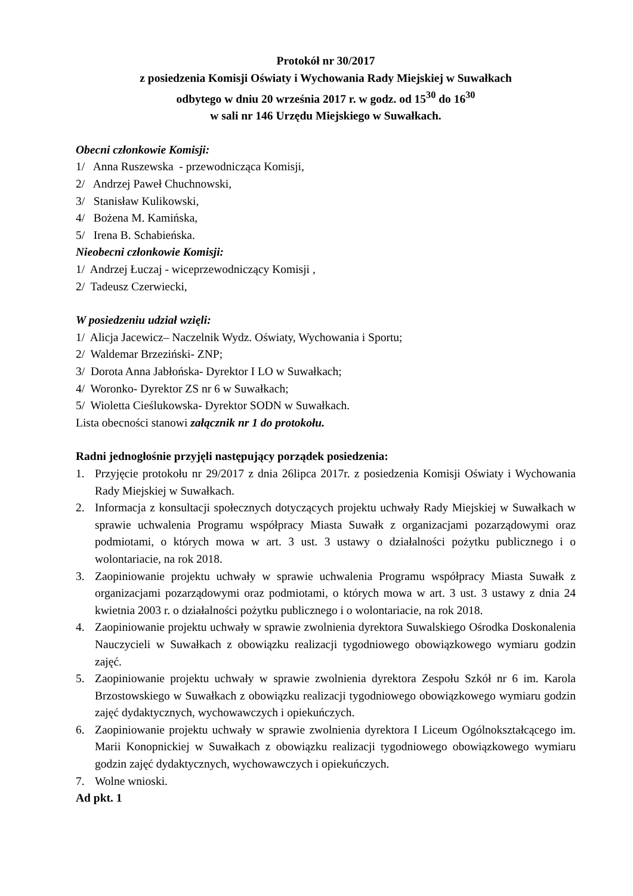Protokół nr 30/2017
z posiedzenia Komisji Oświaty i Wychowania Rady Miejskiej w Suwałkach
odbytego w dniu 20 września 2017 r. w godz. od 15<sup>30</sup> do 16<sup>30</sup>
w sali nr 146 Urzędu Miejskiego w Suwałkach.
Obecni członkowie Komisji:
1/ Anna Ruszewska - przewodnicząca Komisji,
2/ Andrzej Paweł Chuchnowski,
3/ Stanisław Kulikowski,
4/ Bożena M. Kamińska,
5/ Irena B. Schabieńska.
Nieobecni członkowie Komisji:
1/ Andrzej Łuczaj - wiceprzewodniczący Komisji ,
2/ Tadeusz Czerwiecki,
W posiedzeniu udział wzięli:
1/ Alicja Jacewicz– Naczelnik Wydz. Oświaty, Wychowania i Sportu;
2/ Waldemar Brzeziński- ZNP;
3/ Dorota Anna Jabłońska- Dyrektor I LO w Suwałkach;
4/ Woronko- Dyrektor ZS nr 6 w Suwałkach;
5/ Wioletta Cieślukowska- Dyrektor SODN w Suwałkach.
Lista obecności stanowi załącznik nr 1 do protokołu.
Radni jednogłośnie przyjęli następujący porządek posiedzenia:
1. Przyjęcie protokołu nr 29/2017 z dnia 26lipca 2017r. z posiedzenia Komisji Oświaty i Wychowania Rady Miejskiej w Suwałkach.
2. Informacja z konsultacji społecznych dotyczących projektu uchwały Rady Miejskiej w Suwałkach w sprawie uchwalenia Programu współpracy Miasta Suwałk z organizacjami pozarządowymi oraz podmiotami, o których mowa w art. 3 ust. 3 ustawy o działalności pożytku publicznego i o wolontariacie, na rok 2018.
3. Zaopiniowanie projektu uchwały w sprawie uchwalenia Programu współpracy Miasta Suwałk z organizacjami pozarządowymi oraz podmiotami, o których mowa w art. 3 ust. 3 ustawy z dnia 24 kwietnia 2003 r. o działalności pożytku publicznego i o wolontariacie, na rok 2018.
4. Zaopiniowanie projektu uchwały w sprawie zwolnienia dyrektora Suwalskiego Ośrodka Doskonalenia Nauczycieli w Suwałkach z obowiązku realizacji tygodniowego obowiązkowego wymiaru godzin zajęć.
5. Zaopiniowanie projektu uchwały w sprawie zwolnienia dyrektora Zespołu Szkół nr 6 im. Karola Brzostowskiego w Suwałkach z obowiązku realizacji tygodniowego obowiązkowego wymiaru godzin zajęć dydaktycznych, wychowawczych i opiekuńczych.
6. Zaopiniowanie projektu uchwały w sprawie zwolnienia dyrektora I Liceum Ogólnokształcącego im. Marii Konopnickiej w Suwałkach z obowiązku realizacji tygodniowego obowiązkowego wymiaru godzin zajęć dydaktycznych, wychowawczych i opiekuńczych.
7. Wolne wnioski.
Ad pkt. 1